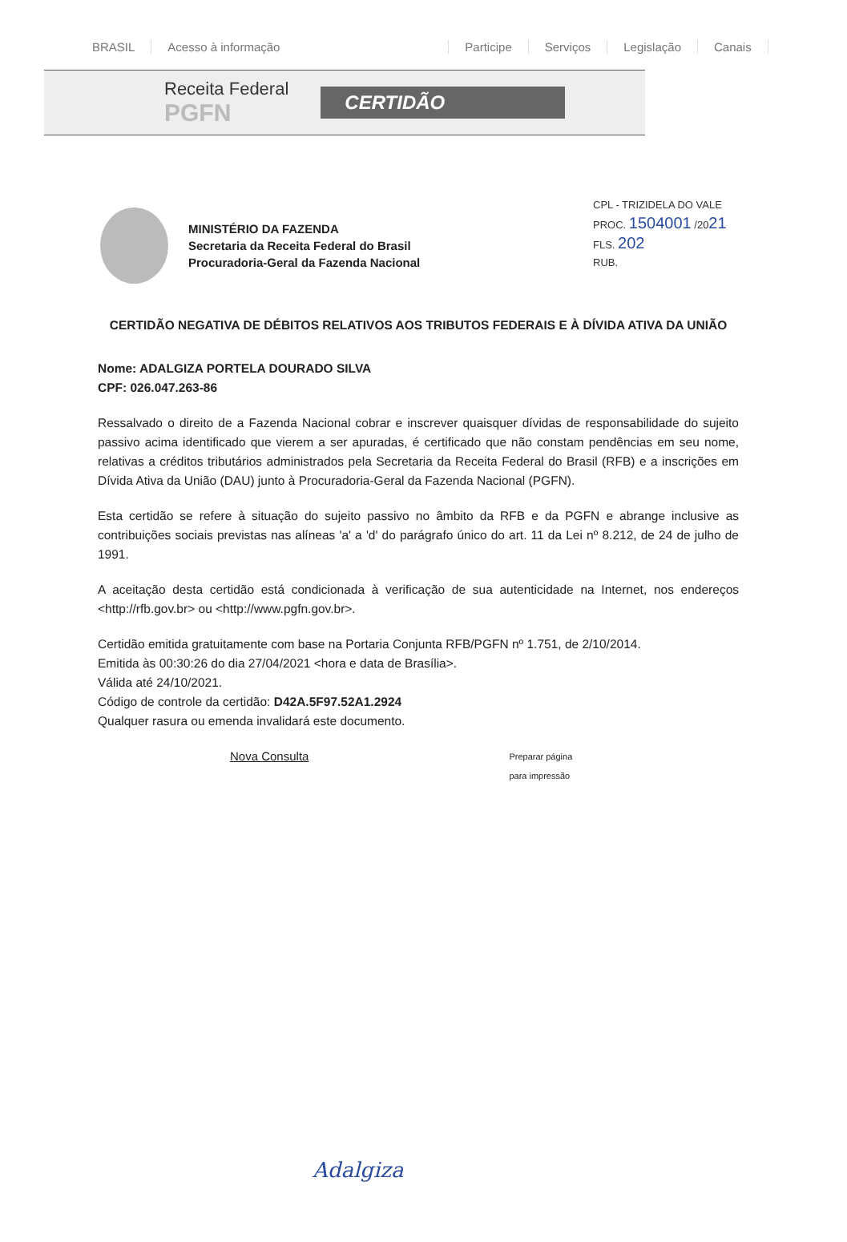BRASIL Acesso à informação Participe Serviços Legislação Canais
Receita Federal
PGFN CERTIDÃO
CPL - TRIZIDELA DO VALE
PROC. 1504001 /2021
FLS. 202
RUB.
MINISTÉRIO DA FAZENDA
Secretaria da Receita Federal do Brasil
Procuradoria-Geral da Fazenda Nacional
CERTIDÃO NEGATIVA DE DÉBITOS RELATIVOS AOS TRIBUTOS FEDERAIS E À DÍVIDA ATIVA DA UNIÃO
Nome: ADALGIZA PORTELA DOURADO SILVA
CPF: 026.047.263-86
Ressalvado o direito de a Fazenda Nacional cobrar e inscrever quaisquer dívidas de responsabilidade do sujeito passivo acima identificado que vierem a ser apuradas, é certificado que não constam pendências em seu nome, relativas a créditos tributários administrados pela Secretaria da Receita Federal do Brasil (RFB) e a inscrições em Dívida Ativa da União (DAU) junto à Procuradoria-Geral da Fazenda Nacional (PGFN).
Esta certidão se refere à situação do sujeito passivo no âmbito da RFB e da PGFN e abrange inclusive as contribuições sociais previstas nas alíneas 'a' a 'd' do parágrafo único do art. 11 da Lei nº 8.212, de 24 de julho de 1991.
A aceitação desta certidão está condicionada à verificação de sua autenticidade na Internet, nos endereços <http://rfb.gov.br> ou <http://www.pgfn.gov.br>.
Certidão emitida gratuitamente com base na Portaria Conjunta RFB/PGFN nº 1.751, de 2/10/2014.
Emitida às 00:30:26 do dia 27/04/2021 <hora e data de Brasília>.
Válida até 24/10/2021.
Código de controle da certidão: D42A.5F97.52A1.2924
Qualquer rasura ou emenda invalidará este documento.
Nova Consulta Preparar página
para impressão
Adalgiza